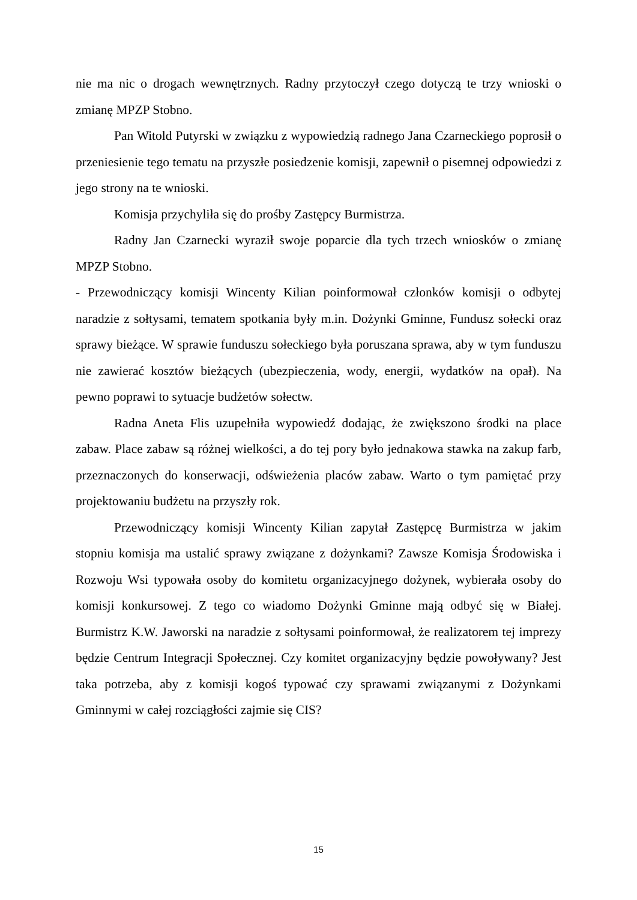nie ma nic o drogach wewnętrznych. Radny przytoczył czego dotyczą te trzy wnioski o zmianę MPZP Stobno.
Pan Witold Putyrski w związku z wypowiedzią radnego Jana Czarneckiego poprosił o przeniesienie tego tematu na przyszłe posiedzenie komisji, zapewnił o pisemnej odpowiedzi z jego strony na te wnioski.
Komisja przychyliła się do prośby Zastępcy Burmistrza.
Radny Jan Czarnecki wyraził swoje poparcie dla tych trzech wniosków o zmianę MPZP Stobno.
- Przewodniczący komisji Wincenty Kilian poinformował członków komisji o odbytej naradzie z sołtysami, tematem spotkania były m.in. Dożynki Gminne, Fundusz sołecki oraz sprawy bieżące. W sprawie funduszu sołeckiego była poruszana sprawa, aby w tym funduszu nie zawierać kosztów bieżących (ubezpieczenia, wody, energii, wydatków na opał). Na pewno poprawi to sytuacje budżetów sołectw.
Radna Aneta Flis uzupełniła wypowiedź dodając, że zwiększono środki na place zabaw. Place zabaw są różnej wielkości, a do tej pory było jednakowa stawka na zakup farb, przeznaczonych do konserwacji, odświeżenia placów zabaw. Warto o tym pamiętać przy projektowaniu budżetu na przyszły rok.
Przewodniczący komisji Wincenty Kilian zapytał Zastępcę Burmistrza w jakim stopniu komisja ma ustalić sprawy związane z dożynkami? Zawsze Komisja Środowiska i Rozwoju Wsi typowała osoby do komitetu organizacyjnego dożynek, wybierała osoby do komisji konkursowej. Z tego co wiadomo Dożynki Gminne mają odbyć się w Białej. Burmistrz K.W. Jaworski na naradzie z sołtysami poinformował, że realizatorem tej imprezy będzie Centrum Integracji Społecznej. Czy komitet organizacyjny będzie powoływany? Jest taka potrzeba, aby z komisji kogoś typować czy sprawami związanymi z Dożynkami Gminnymi w całej rozciągłości zajmie się CIS?
15